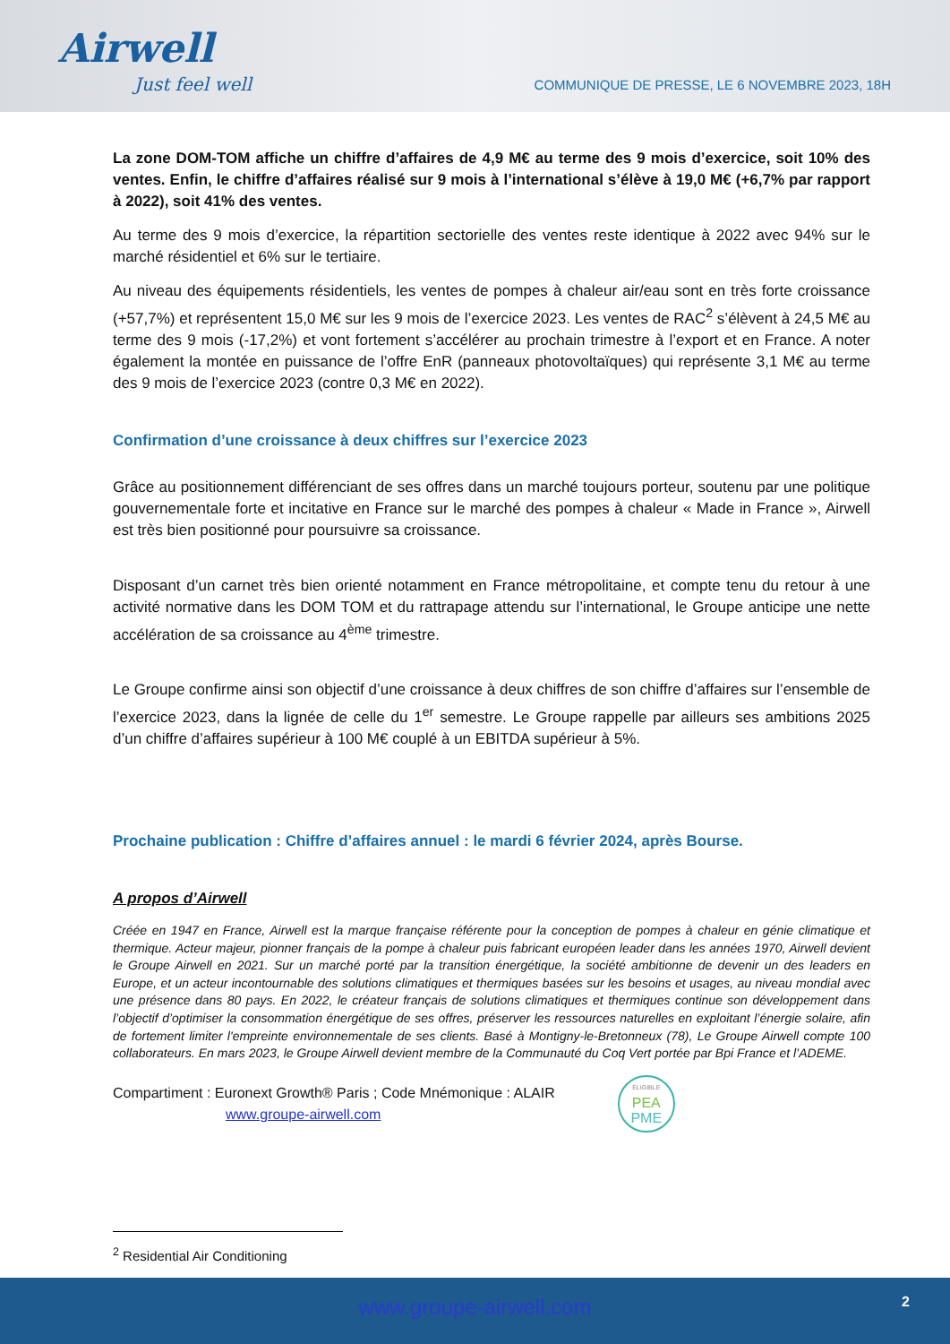Airwell
Just feel well
COMMUNIQUE DE PRESSE, LE 6 NOVEMBRE 2023, 18H
La zone DOM-TOM affiche un chiffre d’affaires de 4,9 M€ au terme des 9 mois d’exercice, soit 10% des ventes. Enfin, le chiffre d’affaires réalisé sur 9 mois à l’international s’élève à 19,0 M€ (+6,7% par rapport à 2022), soit 41% des ventes.
Au terme des 9 mois d’exercice, la répartition sectorielle des ventes reste identique à 2022 avec 94% sur le marché résidentiel et 6% sur le tertiaire.
Au niveau des équipements résidentiels, les ventes de pompes à chaleur air/eau sont en très forte croissance (+57,7%) et représentent 15,0 M€ sur les 9 mois de l’exercice 2023. Les ventes de RAC<sup>2</sup> s’élèvent à 24,5 M€ au terme des 9 mois (-17,2%) et vont fortement s’accélérer au prochain trimestre à l’export et en France. A noter également la montée en puissance de l’offre EnR (panneaux photovoltaïques) qui représente 3,1 M€ au terme des 9 mois de l’exercice 2023 (contre 0,3 M€ en 2022).
Confirmation d’une croissance à deux chiffres sur l’exercice 2023
Grâce au positionnement différenciant de ses offres dans un marché toujours porteur, soutenu par une politique gouvernementale forte et incitative en France sur le marché des pompes à chaleur « Made in France », Airwell est très bien positionné pour poursuivre sa croissance.
Disposant d’un carnet très bien orienté notamment en France métropolitaine, et compte tenu du retour à une activité normative dans les DOM TOM et du rattrapage attendu sur l’international, le Groupe anticipe une nette accélération de sa croissance au 4<sup>ème</sup> trimestre.
Le Groupe confirme ainsi son objectif d’une croissance à deux chiffres de son chiffre d’affaires sur l’ensemble de l’exercice 2023, dans la lignée de celle du 1<sup>er</sup> semestre. Le Groupe rappelle par ailleurs ses ambitions 2025 d’un chiffre d’affaires supérieur à 100 M€ couplé à un EBITDA supérieur à 5%.
Prochaine publication : Chiffre d’affaires annuel : le mardi 6 février 2024, après Bourse.
A propos d’Airwell
Créée en 1947 en France, Airwell est la marque française référente pour la conception de pompes à chaleur en génie climatique et thermique. Acteur majeur, pionner français de la pompe à chaleur puis fabricant européen leader dans les années 1970, Airwell devient le Groupe Airwell en 2021. Sur un marché porté par la transition énergétique, la société ambitionne de devenir un des leaders en Europe, et un acteur incontournable des solutions climatiques et thermiques basées sur les besoins et usages, au niveau mondial avec une présence dans 80 pays. En 2022, le créateur français de solutions climatiques et thermiques continue son développement dans l’objectif d’optimiser la consommation énergétique de ses offres, préserver les ressources naturelles en exploitant l’énergie solaire, afin de fortement limiter l'empreinte environnementale de ses clients. Basé à Montigny-le-Bretonneux (78), Le Groupe Airwell compte 100 collaborateurs. En mars 2023, le Groupe Airwell devient membre de la Communauté du Coq Vert portée par Bpi France et l’ADEME.
Compartiment : Euronext Growth® Paris ; Code Mnémonique : ALAIR
www.groupe-airwell.com
ELIGIBLE
PEA
PME
<sup>2</sup> Residential Air Conditioning
www.groupe-airwell.com 2